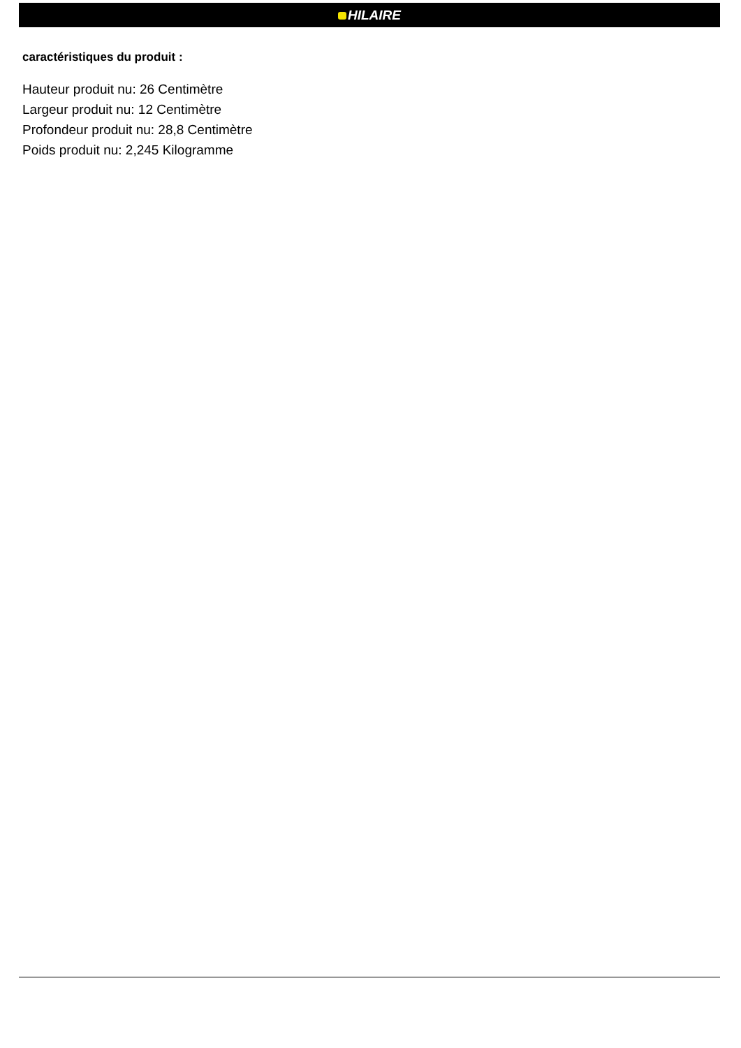HILAIRE
caractéristiques du produit :
Hauteur produit nu: 26 Centimètre
Largeur produit nu: 12 Centimètre
Profondeur produit nu: 28,8 Centimètre
Poids produit nu: 2,245 Kilogramme